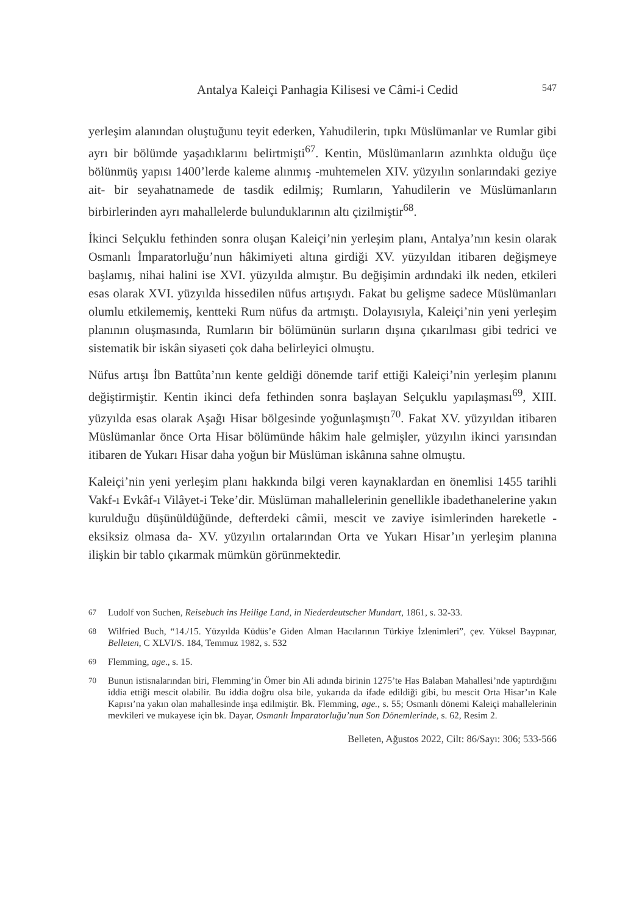Antalya Kaleiçi Panhagia Kilisesi ve Câmi-i Cedid 547
yerleşim alanından oluştuğunu teyit ederken, Yahudilerin, tıpkı Müslümanlar ve Rumlar gibi ayrı bir bölümde yaşadıklarını belirtmişti<sup>67</sup>. Kentin, Müslümanların azınlıkta olduğu üçe bölünmüş yapısı 1400’lerde kaleme alınmış -muhtemelen XIV. yüzyılın sonlarındaki geziye ait- bir seyahatnamede de tasdik edilmiş; Rumların, Yahudilerin ve Müslümanların birbirlerinden ayrı mahallelerde bulunduklarının altı çizilmiştir<sup>68</sup>.
İkinci Selçuklu fethinden sonra oluşan Kaleiçi’nin yerleşim planı, Antalya’nın kesin olarak Osmanlı İmparatorluğu’nun hâkimiyeti altına girdiği XV. yüzyıldan itibaren değişmeye başlamış, nihai halini ise XVI. yüzyılda almıştır. Bu değişimin ardındaki ilk neden, etkileri esas olarak XVI. yüzyılda hissedilen nüfus artışıydı. Fakat bu gelişme sadece Müslümanları olumlu etkilememiş, kentteki Rum nüfus da artmıştı. Dolayısıyla, Kaleiçi’nin yeni yerleşim planının oluşmasında, Rumların bir bölümünün surların dışına çıkarılması gibi tedrici ve sistematik bir iskân siyaseti çok daha belirleyici olmuştu.
Nüfus artışı İbn Battûta’nın kente geldiği dönemde tarif ettiği Kaleiçi’nin yerleşim planını değiştirmiştir. Kentin ikinci defa fethinden sonra başlayan Selçuklu yapılaşması<sup>69</sup>, XIII. yüzyılda esas olarak Aşağı Hisar bölgesinde yoğunlaşmıştı<sup>70</sup>. Fakat XV. yüzyıldan itibaren Müslümanlar önce Orta Hisar bölümünde hâkim hale gelmişler, yüzyılın ikinci yarısından itibaren de Yukarı Hisar daha yoğun bir Müslüman iskânına sahne olmuştu.
Kaleiçi’nin yeni yerleşim planı hakkında bilgi veren kaynaklardan en önemlisi 1455 tarihli Vakf-ı Evkâf-ı Vilâyet-i Teke’dir. Müslüman mahallelerinin genellikle ibadethanelerine yakın kurulduğu düşünüldüğünde, defterdeki câmii, mescit ve zaviye isimlerinden hareketle -eksiksiz olmasa da- XV. yüzyılın ortalarından Orta ve Yukarı Hisar’ın yerleşim planına ilişkin bir tablo çıkarmak mümkün görünmektedir.
67 Ludolf von Suchen, Reisebuch ins Heilige Land, in Niederdeutscher Mundart, 1861, s. 32-33.
68 Wilfried Buch, “14./15. Yüzyılda Küdüs’e Giden Alman Hacılarının Türkiye İzlenimleri”, çev. Yüksel Baypınar, Belleten, C XLVI/S. 184, Temmuz 1982, s. 532
69 Flemming, age., s. 15.
70 Bunun istisnalarından biri, Flemming’in Ömer bin Ali adında birinin 1275’te Has Balaban Mahallesi’nde yaptırdığını iddia ettiği mescit olabilir. Bu iddia doğru olsa bile, yukarıda da ifade edildiği gibi, bu mescit Orta Hisar’ın Kale Kapısı’na yakın olan mahallesinde inşa edilmiştir. Bk. Flemming, age., s. 55; Osmanlı dönemi Kaleiçi mahallelerinin mevkileri ve mukayese için bk. Dayar, Osmanlı İmparatorluğu’nun Son Dönemlerinde, s. 62, Resim 2.
Belleten, Ağustos 2022, Cilt: 86/Sayı: 306; 533-566